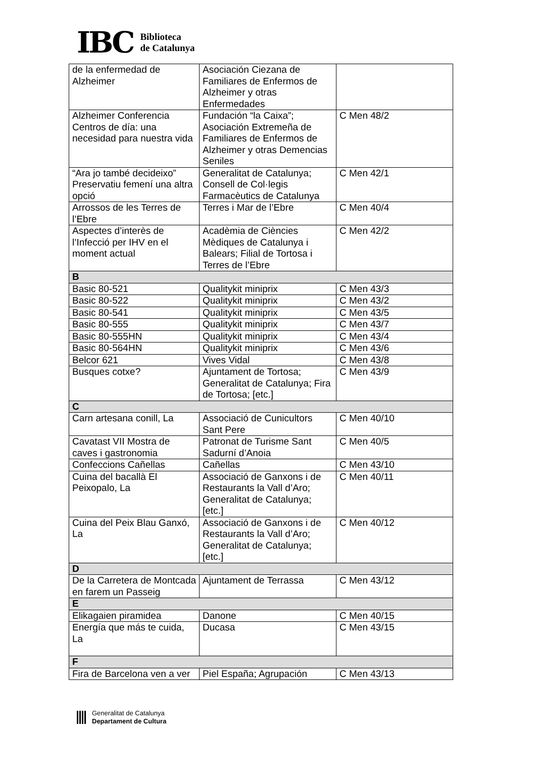IBC
Biblioteca
de Catalunya
| de la enfermedad de Alzheimer | Asociación Ciezana de Familiares de Enfermos de Alzheimer y otras Enfermedades | |
| Alzheimer Conferencia Centros de día: una necesidad para nuestra vida | Fundación “la Caixa”; Asociación Extremeña de Familiares de Enfermos de Alzheimer y otras Demencias Seniles | C Men 48/2 |
| “Ara jo també decideixo” Preservatiu femení una altra opció | Generalitat de Catalunya; Consell de Col·legis Farmacèutics de Catalunya | C Men 42/1 |
| Arrossos de les Terres de l’Ebre | Terres i Mar de l’Ebre | C Men 40/4 |
| Aspectes d’interès de l’Infecció per IHV en el moment actual | Acadèmia de Ciències Mèdiques de Catalunya i Balears; Filial de Tortosa i Terres de l’Ebre | C Men 42/2 |
| B | | |
| Basic 80-521 | Qualitykit miniprix | C Men 43/3 |
| Basic 80-522 | Qualitykit miniprix | C Men 43/2 |
| Basic 80-541 | Qualitykit miniprix | C Men 43/5 |
| Basic 80-555 | Qualitykit miniprix | C Men 43/7 |
| Basic 80-555HN | Qualitykit miniprix | C Men 43/4 |
| Basic 80-564HN | Qualitykit miniprix | C Men 43/6 |
| Belcor 621 | Vives Vidal | C Men 43/8 |
| Busques cotxe? | Ajuntament de Tortosa; Generalitat de Catalunya; Fira de Tortosa; [etc.] | C Men 43/9 |
| C | | |
| Carn artesana conill, La | Associació de Cunicultors Sant Pere | C Men 40/10 |
| Cavatast VII Mostra de caves i gastronomia | Patronat de Turisme Sant Sadurní d’Anoia | C Men 40/5 |
| Confeccions Cañellas | Cañellas | C Men 43/10 |
| Cuina del bacallà El Peixopalo, La | Associació de Ganxons i de Restaurants la Vall d’Aro; Generalitat de Catalunya; [etc.] | C Men 40/11 |
| Cuina del Peix Blau Ganxó, La | Associació de Ganxons i de Restaurants la Vall d’Aro; Generalitat de Catalunya; [etc.] | C Men 40/12 |
| D | | |
| De la Carretera de Montcada en farem un Passeig | Ajuntament de Terrassa | C Men 43/12 |
| E | | |
| Elikagaien piramidea | Danone | C Men 40/15 |
| Energía que más te cuida, La | Ducasa | C Men 43/15 |
| F | | |
| Fira de Barcelona ven a ver | Piel España; Agrupación | C Men 43/13 |
Generalitat de Catalunya
Departament de Cultura